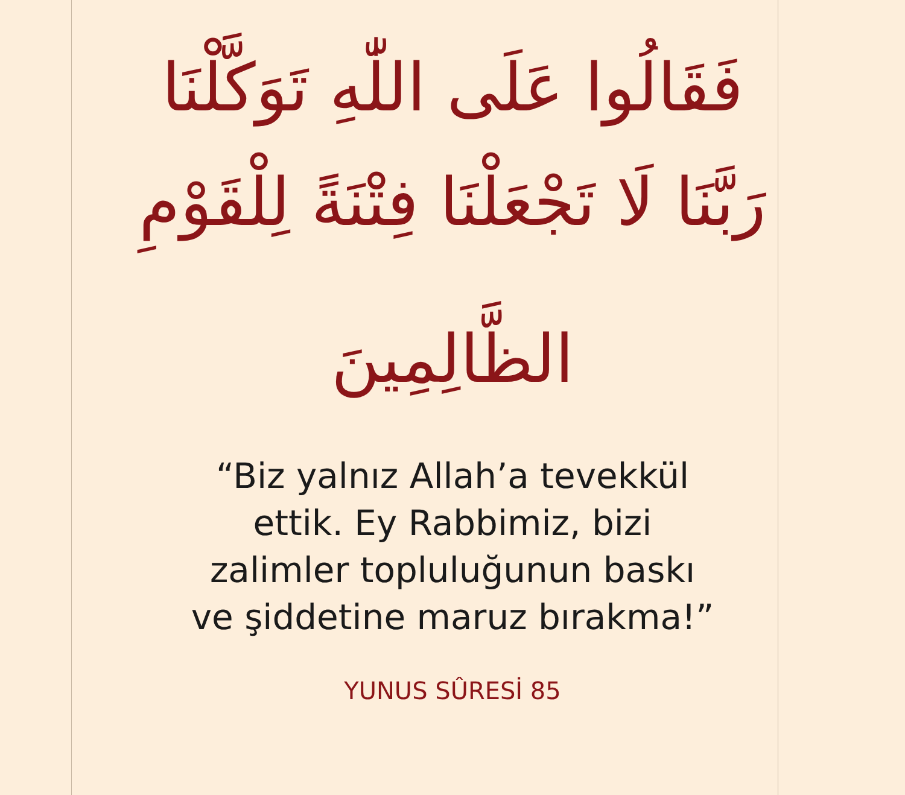فَقَالُوا عَلَى اللّٰهِ تَوَكَّلْنَا
رَبَّنَا لَا تَجْعَلْنَا فِتْنَةً لِلْقَوْمِ
الظَّالِمِينَ
“Biz yalnız Allah’a tevekkül
ettik. Ey Rabbimiz, bizi
zalimler topluluğunun baskı
ve şiddetine maruz bırakma!”
YUNUS SÛRESİ 85